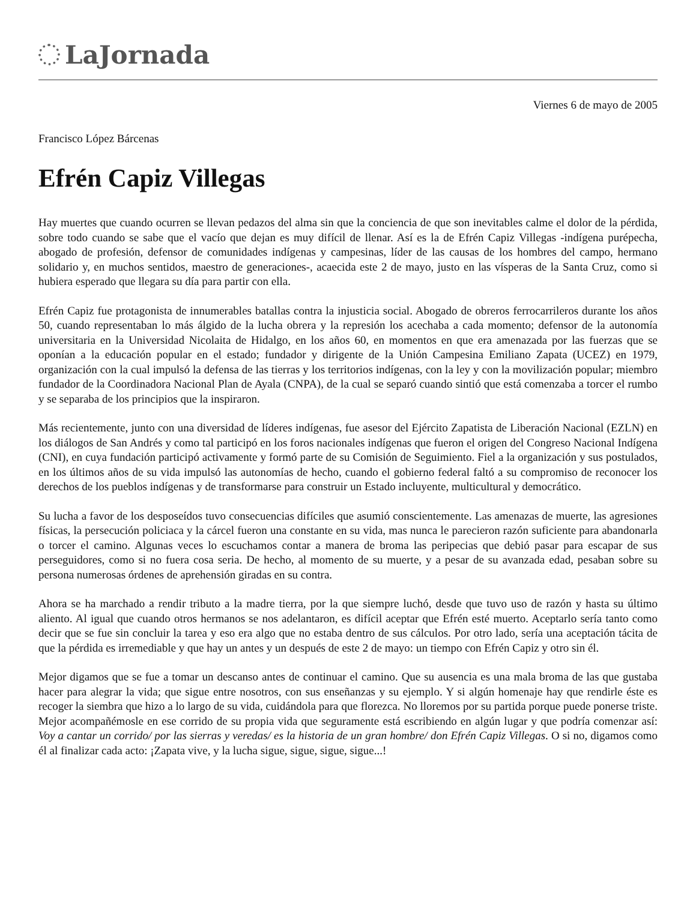LaJornada
Viernes 6 de mayo de 2005
Francisco López Bárcenas
Efrén Capiz Villegas
Hay muertes que cuando ocurren se llevan pedazos del alma sin que la conciencia de que son inevitables calme el dolor de la pérdida, sobre todo cuando se sabe que el vacío que dejan es muy difícil de llenar. Así es la de Efrén Capiz Villegas -indígena purépecha, abogado de profesión, defensor de comunidades indígenas y campesinas, líder de las causas de los hombres del campo, hermano solidario y, en muchos sentidos, maestro de generaciones-, acaecida este 2 de mayo, justo en las vísperas de la Santa Cruz, como si hubiera esperado que llegara su día para partir con ella.
Efrén Capiz fue protagonista de innumerables batallas contra la injusticia social. Abogado de obreros ferrocarrileros durante los años 50, cuando representaban lo más álgido de la lucha obrera y la represión los acechaba a cada momento; defensor de la autonomía universitaria en la Universidad Nicolaita de Hidalgo, en los años 60, en momentos en que era amenazada por las fuerzas que se oponían a la educación popular en el estado; fundador y dirigente de la Unión Campesina Emiliano Zapata (UCEZ) en 1979, organización con la cual impulsó la defensa de las tierras y los territorios indígenas, con la ley y con la movilización popular; miembro fundador de la Coordinadora Nacional Plan de Ayala (CNPA), de la cual se separó cuando sintió que está comenzaba a torcer el rumbo y se separaba de los principios que la inspiraron.
Más recientemente, junto con una diversidad de líderes indígenas, fue asesor del Ejército Zapatista de Liberación Nacional (EZLN) en los diálogos de San Andrés y como tal participó en los foros nacionales indígenas que fueron el origen del Congreso Nacional Indígena (CNI), en cuya fundación participó activamente y formó parte de su Comisión de Seguimiento. Fiel a la organización y sus postulados, en los últimos años de su vida impulsó las autonomías de hecho, cuando el gobierno federal faltó a su compromiso de reconocer los derechos de los pueblos indígenas y de transformarse para construir un Estado incluyente, multicultural y democrático.
Su lucha a favor de los desposeídos tuvo consecuencias difíciles que asumió conscientemente. Las amenazas de muerte, las agresiones físicas, la persecución policiaca y la cárcel fueron una constante en su vida, mas nunca le parecieron razón suficiente para abandonarla o torcer el camino. Algunas veces lo escuchamos contar a manera de broma las peripecias que debió pasar para escapar de sus perseguidores, como si no fuera cosa seria. De hecho, al momento de su muerte, y a pesar de su avanzada edad, pesaban sobre su persona numerosas órdenes de aprehensión giradas en su contra.
Ahora se ha marchado a rendir tributo a la madre tierra, por la que siempre luchó, desde que tuvo uso de razón y hasta su último aliento. Al igual que cuando otros hermanos se nos adelantaron, es difícil aceptar que Efrén esté muerto. Aceptarlo sería tanto como decir que se fue sin concluir la tarea y eso era algo que no estaba dentro de sus cálculos. Por otro lado, sería una aceptación tácita de que la pérdida es irremediable y que hay un antes y un después de este 2 de mayo: un tiempo con Efrén Capiz y otro sin él.
Mejor digamos que se fue a tomar un descanso antes de continuar el camino. Que su ausencia es una mala broma de las que gustaba hacer para alegrar la vida; que sigue entre nosotros, con sus enseñanzas y su ejemplo. Y si algún homenaje hay que rendirle éste es recoger la siembra que hizo a lo largo de su vida, cuidándola para que florezca. No lloremos por su partida porque puede ponerse triste. Mejor acompañémosle en ese corrido de su propia vida que seguramente está escribiendo en algún lugar y que podría comenzar así: Voy a cantar un corrido/ por las sierras y veredas/ es la historia de un gran hombre/ don Efrén Capiz Villegas. O si no, digamos como él al finalizar cada acto: ¡Zapata vive, y la lucha sigue, sigue, sigue, sigue...!